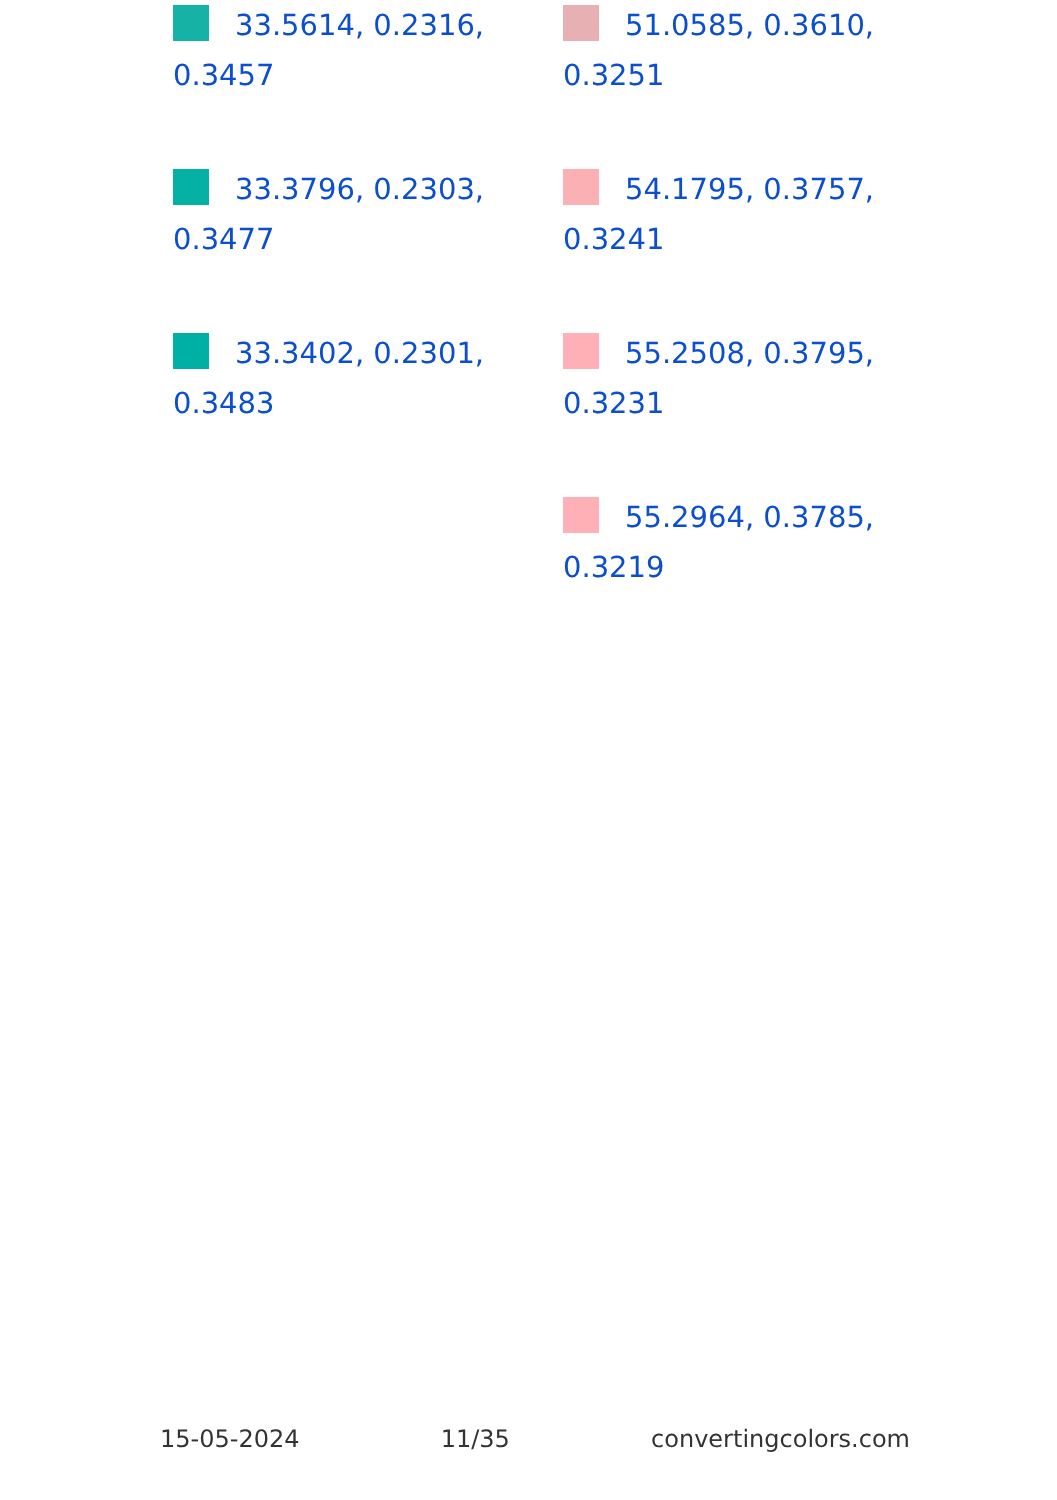33.5614, 0.2316, 0.3457
33.3796, 0.2303, 0.3477
33.3402, 0.2301, 0.3483
51.0585, 0.3610, 0.3251
54.1795, 0.3757, 0.3241
55.2508, 0.3795, 0.3231
55.2964, 0.3785, 0.3219
15-05-2024 11/35 convertingcolors.com